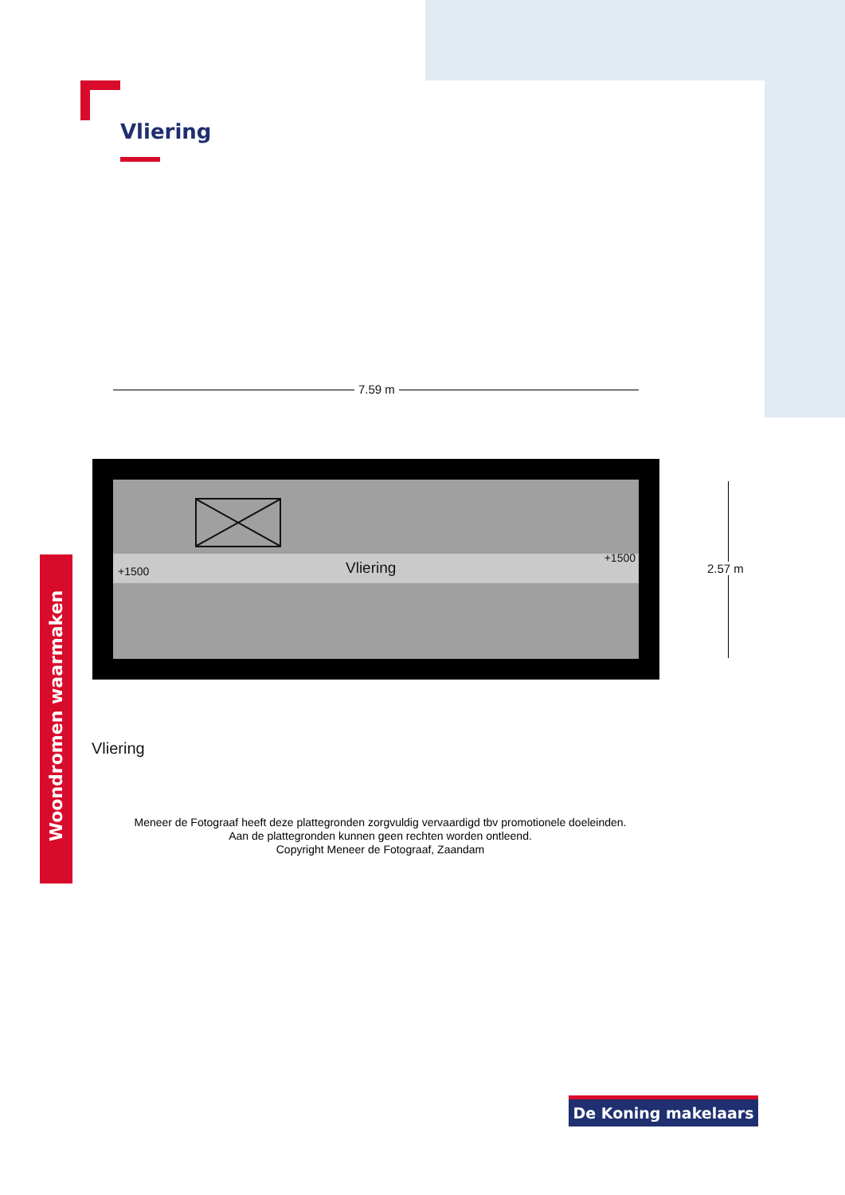Vliering
Woondromen waarmaken
7.59 m
+1500 Vliering
+1500
2.57 m
Vliering
Meneer de Fotograaf heeft deze plattegronden zorgvuldig vervaardigd tbv promotionele doeleinden.
Aan de plattegronden kunnen geen rechten worden ontleend.
Copyright Meneer de Fotograaf, Zaandam
De Koning makelaars